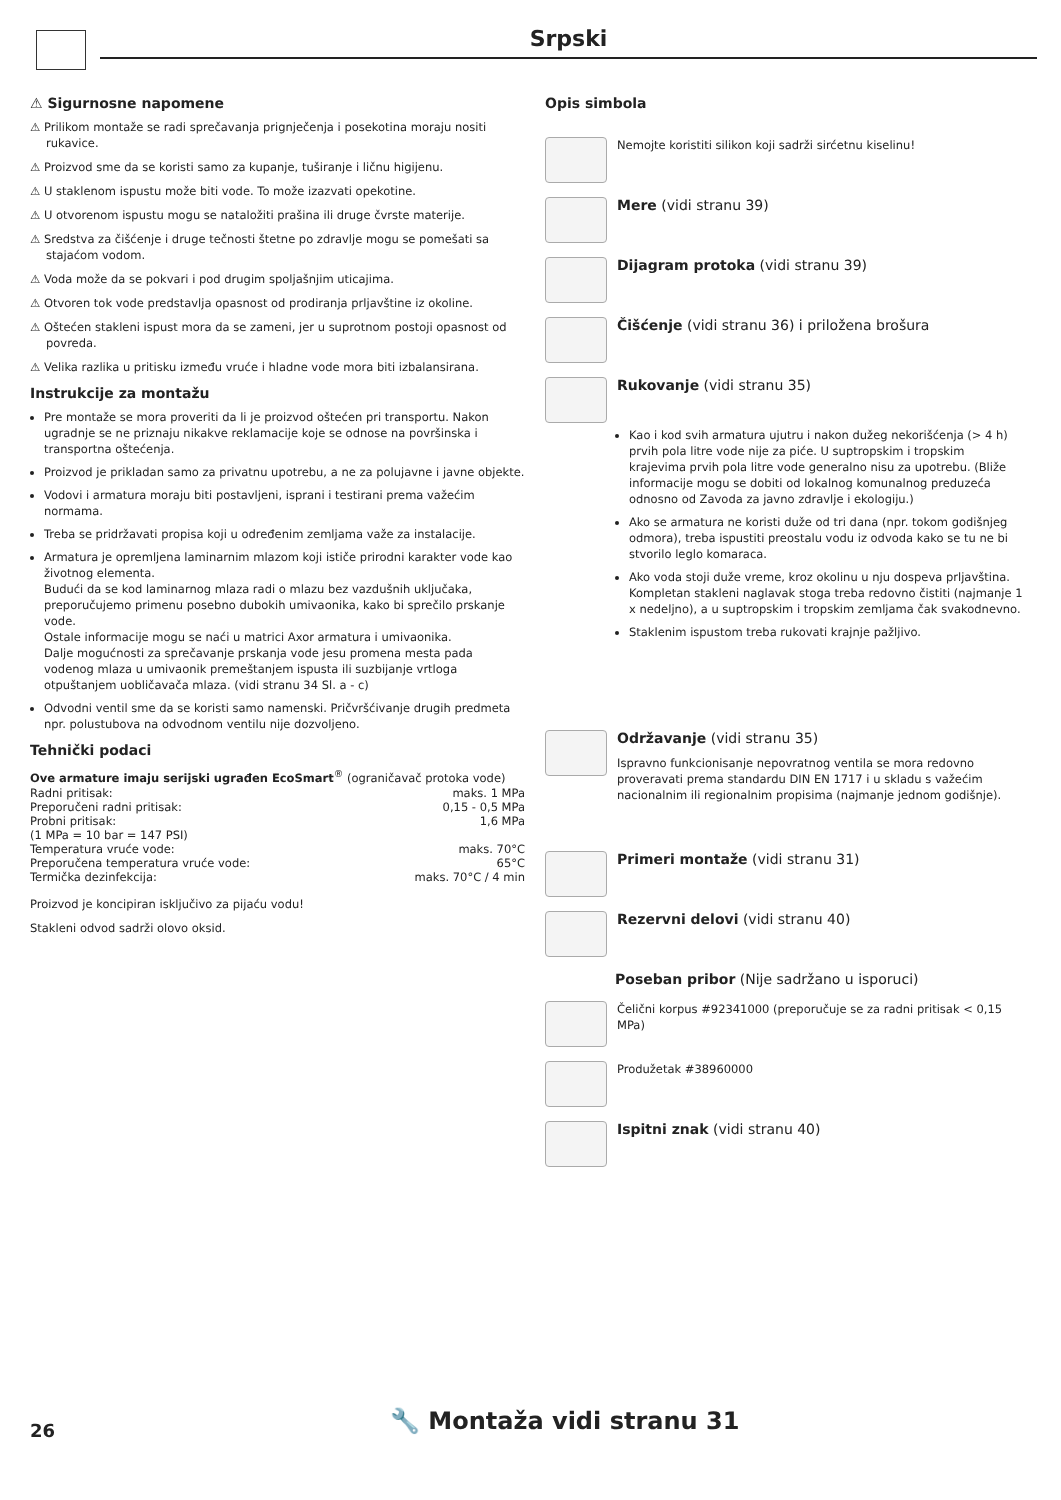Srpski
⚠ Sigurnosne napomene
⚠ Prilikom montaže se radi sprečavanja prignječenja i posekotina moraju nositi rukavice.
⚠ Proizvod sme da se koristi samo za kupanje, tuširanje i ličnu higijenu.
⚠ U staklenom ispustu može biti vode. To može izazvati opekotine.
⚠ U otvorenom ispustu mogu se nataložiti prašina ili druge čvrste materije.
⚠ Sredstva za čišćenje i druge tečnosti štetne po zdravlje mogu se pomešati sa stajaćom vodom.
⚠ Voda može da se pokvari i pod drugim spoljašnjim uticajima.
⚠ Otvoren tok vode predstavlja opasnost od prodiranja prljavštine iz okoline.
⚠ Oštećen stakleni ispust mora da se zameni, jer u suprotnom postoji opasnost od povreda.
⚠ Velika razlika u pritisku između vruće i hladne vode mora biti izbalansirana.
Instrukcije za montažu
Pre montaže se mora proveriti da li je proizvod oštećen pri transportu. Nakon ugradnje se ne priznaju nikakve reklamacije koje se odnose na površinska i transportna oštećenja.
Proizvod je prikladan samo za privatnu upotrebu, a ne za polujavne i javne objekte.
Vodovi i armatura moraju biti postavljeni, isprani i testirani prema važećim normama.
Treba se pridržavati propisa koji u određenim zemljama važe za instalacije.
Armatura je opremljena laminarnim mlazom koji ističe prirodni karakter vode kao životnog elementa.
Budući da se kod laminarnog mlaza radi o mlazu bez vazdušnih uključaka, preporučujemo primenu posebno dubokih umivaonika, kako bi sprečilo prskanje vode.
Ostale informacije mogu se naći u matrici Axor armatura i umivaonika.
Dalje mogućnosti za sprečavanje prskanja vode jesu promena mesta pada vodenog mlaza u umivaonik premeštanjem ispusta ili suzbijanje vrtloga otpuštanjem uobličavača mlaza. (vidi stranu 34 Sl. a - c)
Odvodni ventil sme da se koristi samo namenski. Pričvršćivanje drugih predmeta npr. polustubova na odvodnom ventilu nije dozvoljeno.
Tehnički podaci
Ove armature imaju serijski ugrađen EcoSmart<sup>®</sup> (ograničavač protoka vode)
| Radni pritisak: | maks. 1 MPa |
| Preporučeni radni pritisak: | 0,15 - 0,5 MPa |
| Probni pritisak: | 1,6 MPa |
| (1 MPa = 10 bar = 147 PSI) | |
| Temperatura vruće vode: | maks. 70°C |
| Preporučena temperatura vruće vode: | 65°C |
| Termička dezinfekcija: | maks. 70°C / 4 min |
Proizvod je koncipiran isključivo za pijaću vodu!
Stakleni odvod sadrži olovo oksid.
Opis simbola
Nemojte koristiti silikon koji sadrži sirćetnu kiselinu!
Mere (vidi stranu 39)
Dijagram protoka (vidi stranu 39)
Čišćenje (vidi stranu 36) i priložena brošura
Rukovanje (vidi stranu 35)
Kao i kod svih armatura ujutru i nakon dužeg nekorišćenja (> 4 h) prvih pola litre vode nije za piće. U suptropskim i tropskim krajevima prvih pola litre vode generalno nisu za upotrebu. (Bliže informacije mogu se dobiti od lokalnog komunalnog preduzeća odnosno od Zavoda za javno zdravlje i ekologiju.)
Ako se armatura ne koristi duže od tri dana (npr. tokom godišnjeg odmora), treba ispustiti preostalu vodu iz odvoda kako se tu ne bi stvorilo leglo komaraca.
Ako voda stoji duže vreme, kroz okolinu u nju dospeva prljavština. Kompletan stakleni naglavak stoga treba redovno čistiti (najmanje 1 x nedeljno), a u suptropskim i tropskim zemljama čak svakodnevno.
Staklenim ispustom treba rukovati krajnje pažljivo.
Održavanje (vidi stranu 35)
Ispravno funkcionisanje nepovratnog ventila se mora redovno proveravati prema standardu DIN EN 1717 i u skladu s važećim nacionalnim ili regionalnim propisima (najmanje jednom godišnje).
Primeri montaže (vidi stranu 31)
Rezervni delovi (vidi stranu 40)
Poseban pribor (Nije sadržano u isporuci)
Čelični korpus #92341000 (preporučuje se za radni pritisak < 0,15 MPa)
Produžetak #38960000
Ispitni znak (vidi stranu 40)
26 🔧 Montaža vidi stranu 31